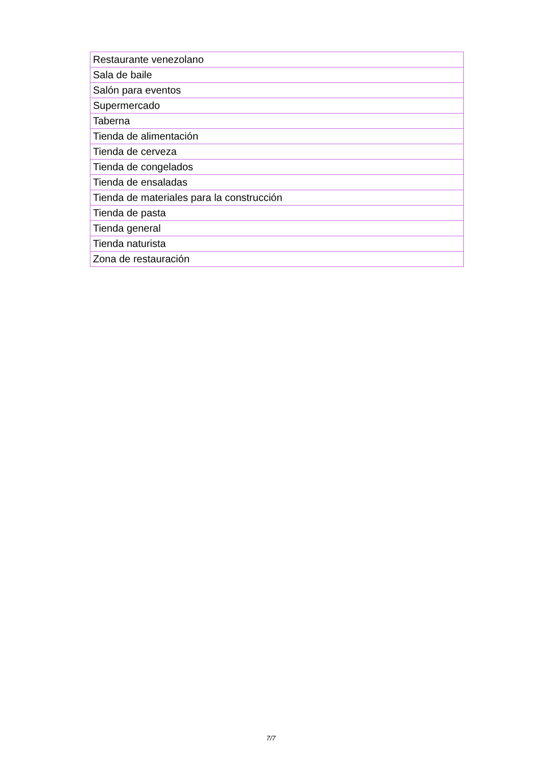| Restaurante venezolano |
| Sala de baile |
| Salón para eventos |
| Supermercado |
| Taberna |
| Tienda de alimentación |
| Tienda de cerveza |
| Tienda de congelados |
| Tienda de ensaladas |
| Tienda de materiales para la construcción |
| Tienda de pasta |
| Tienda general |
| Tienda naturista |
| Zona de restauración |
7/7